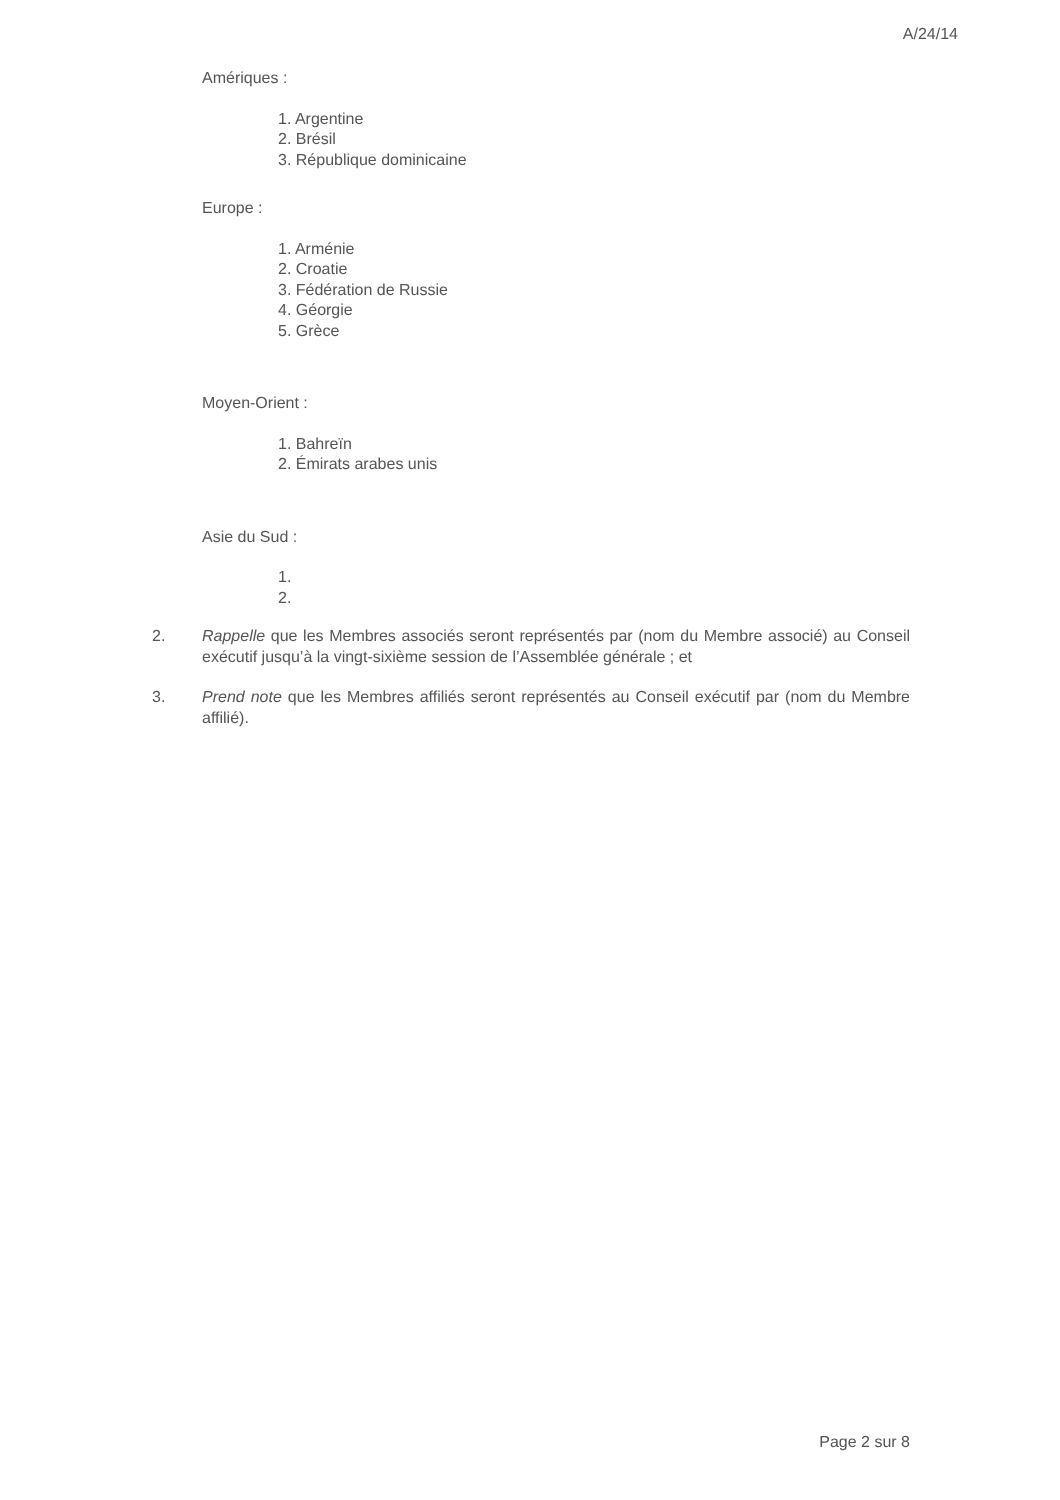A/24/14
Amériques :
1. Argentine
2. Brésil
3. République dominicaine
Europe :
1. Arménie
2. Croatie
3. Fédération de Russie
4. Géorgie
5. Grèce
Moyen-Orient :
1. Bahreïn
2. Émirats arabes unis
Asie du Sud :
1.
2.
2. Rappelle que les Membres associés seront représentés par (nom du Membre associé) au Conseil exécutif jusqu’à la vingt-sixième session de l’Assemblée générale ; et
3. Prend note que les Membres affiliés seront représentés au Conseil exécutif par (nom du Membre affilié).
Page 2 sur 8